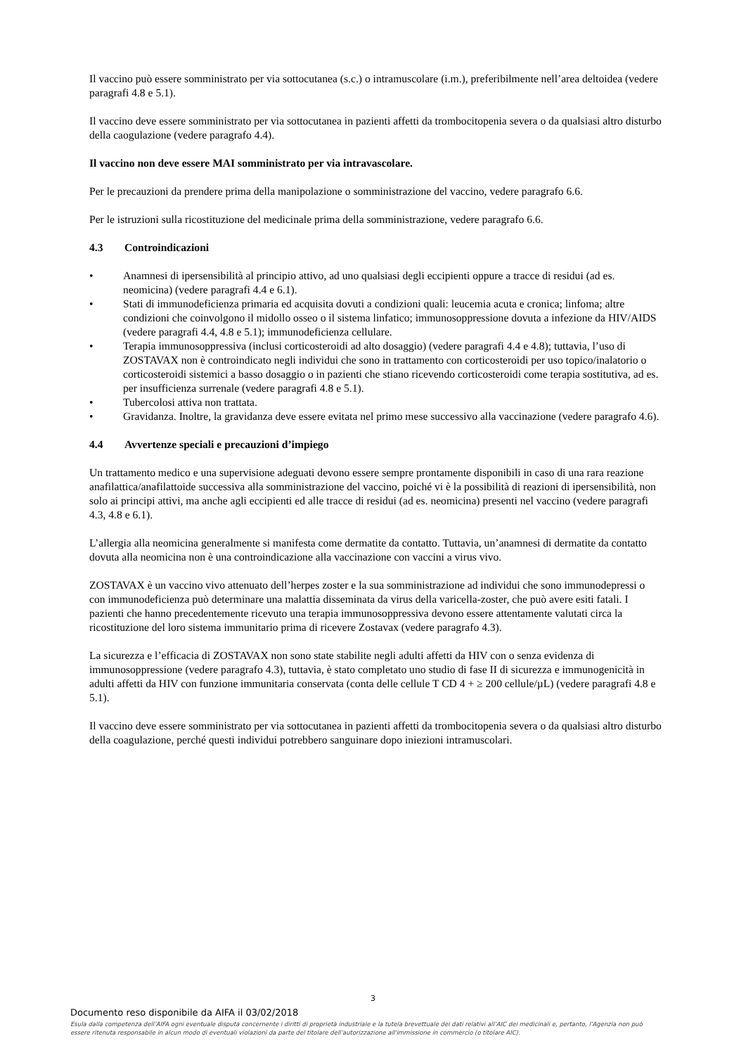Il vaccino può essere somministrato per via sottocutanea (s.c.) o intramuscolare (i.m.), preferibilmente nell’area deltoidea (vedere paragrafi 4.8 e 5.1).
Il vaccino deve essere somministrato per via sottocutanea in pazienti affetti da trombocitopenia severa o da qualsiasi altro disturbo della caogulazione (vedere paragrafo 4.4).
Il vaccino non deve essere MAI somministrato per via intravascolare.
Per le precauzioni da prendere prima della manipolazione o somministrazione del vaccino, vedere paragrafo 6.6.
Per le istruzioni sulla ricostituzione del medicinale prima della somministrazione, vedere paragrafo 6.6.
4.3 Controindicazioni
• Anamnesi di ipersensibilità al principio attivo, ad uno qualsiasi degli eccipienti oppure a tracce di residui (ad es. neomicina) (vedere paragrafi 4.4 e 6.1).
• Stati di immunodeficienza primaria ed acquisita dovuti a condizioni quali: leucemia acuta e cronica; linfoma; altre condizioni che coinvolgono il midollo osseo o il sistema linfatico; immunosoppressione dovuta a infezione da HIV/AIDS (vedere paragrafi 4.4, 4.8 e 5.1); immunodeficienza cellulare.
• Terapia immunosoppressiva (inclusi corticosteroidi ad alto dosaggio) (vedere paragrafi 4.4 e 4.8); tuttavia, l’uso di ZOSTAVAX non è controindicato negli individui che sono in trattamento con corticosteroidi per uso topico/inalatorio o corticosteroidi sistemici a basso dosaggio o in pazienti che stiano ricevendo corticosteroidi come terapia sostitutiva, ad es. per insufficienza surrenale (vedere paragrafi 4.8 e 5.1).
• Tubercolosi attiva non trattata.
• Gravidanza. Inoltre, la gravidanza deve essere evitata nel primo mese successivo alla vaccinazione (vedere paragrafo 4.6).
4.4 Avvertenze speciali e precauzioni d’impiego
Un trattamento medico e una supervisione adeguati devono essere sempre prontamente disponibili in caso di una rara reazione anafilattica/anafilattoide successiva alla somministrazione del vaccino, poiché vi è la possibilità di reazioni di ipersensibilità, non solo ai principi attivi, ma anche agli eccipienti ed alle tracce di residui (ad es. neomicina) presenti nel vaccino (vedere paragrafi 4.3, 4.8 e 6.1).
L’allergia alla neomicina generalmente si manifesta come dermatite da contatto. Tuttavia, un’anamnesi di dermatite da contatto dovuta alla neomicina non è una controindicazione alla vaccinazione con vaccini a virus vivo.
ZOSTAVAX è un vaccino vivo attenuato dell’herpes zoster e la sua somministrazione ad individui che sono immunodepressi o con immunodeficienza può determinare una malattia disseminata da virus della varicella-zoster, che può avere esiti fatali. I pazienti che hanno precedentemente ricevuto una terapia immunosoppressiva devono essere attentamente valutati circa la ricostituzione del loro sistema immunitario prima di ricevere Zostavax (vedere paragrafo 4.3).
La sicurezza e l’efficacia di ZOSTAVAX non sono state stabilite negli adulti affetti da HIV con o senza evidenza di immunosoppressione (vedere paragrafo 4.3), tuttavia, è stato completato uno studio di fase II di sicurezza e immunogenicità in adulti affetti da HIV con funzione immunitaria conservata (conta delle cellule T CD 4 + ≥ 200 cellule/µL) (vedere paragrafi 4.8 e 5.1).
Il vaccino deve essere somministrato per via sottocutanea in pazienti affetti da trombocitopenia severa o da qualsiasi altro disturbo della coagulazione, perché questi individui potrebbero sanguinare dopo iniezioni intramuscolari.
3
Documento reso disponibile da AIFA il 03/02/2018
Esula dalla competenza dell’AIFA ogni eventuale disputa concernente i diritti di proprietà industriale e la tutela brevettuale dei dati relativi all’AIC dei medicinali e, pertanto, l’Agenzia non può essere ritenuta responsabile in alcun modo di eventuali violazioni da parte del titolare dell'autorizzazione all'immissione in commercio (o titolare AIC).